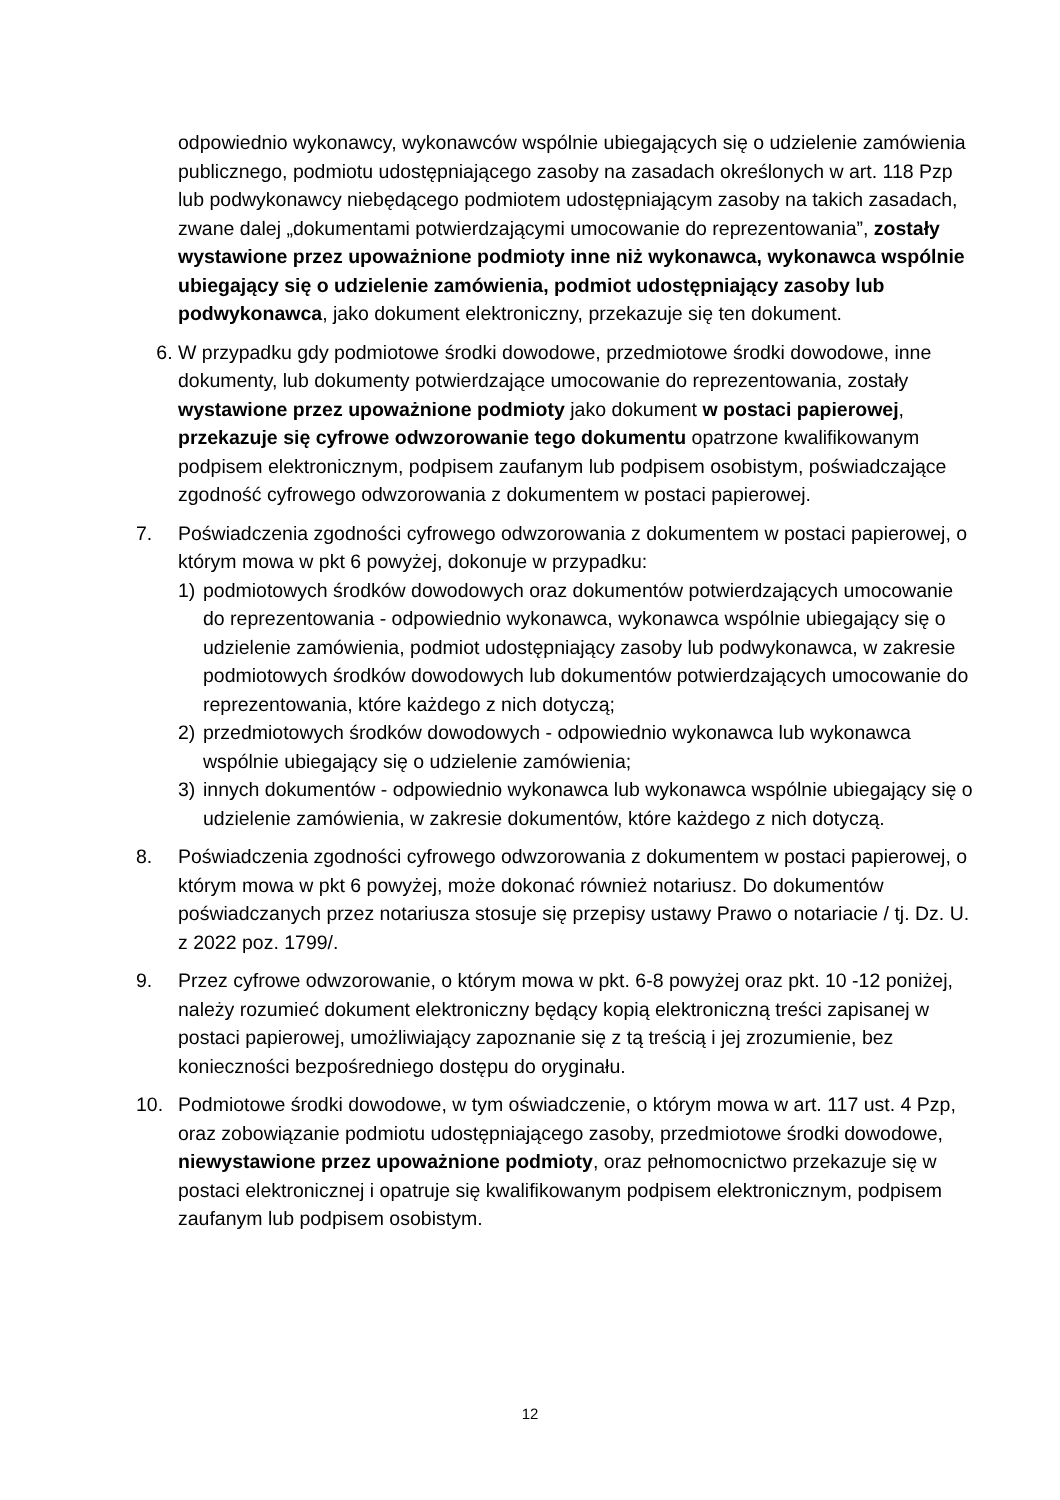odpowiednio wykonawcy, wykonawców wspólnie ubiegających się o udzielenie zamówienia publicznego, podmiotu udostępniającego zasoby na zasadach określonych w art. 118 Pzp lub podwykonawcy niebędącego podmiotem udostępniającym zasoby na takich zasadach, zwane dalej „dokumentami potwierdzającymi umocowanie do reprezentowania”, zostały wystawione przez upoważnione podmioty inne niż wykonawca, wykonawca wspólnie ubiegający się o udzielenie zamówienia, podmiot udostępniający zasoby lub podwykonawca, jako dokument elektroniczny, przekazuje się ten dokument.
6. W przypadku gdy podmiotowe środki dowodowe, przedmiotowe środki dowodowe, inne dokumenty, lub dokumenty potwierdzające umocowanie do reprezentowania, zostały wystawione przez upoważnione podmioty jako dokument w postaci papierowej, przekazuje się cyfrowe odwzorowanie tego dokumentu opatrzone kwalifikowanym podpisem elektronicznym, podpisem zaufanym lub podpisem osobistym, poświadczające zgodność cyfrowego odwzorowania z dokumentem w postaci papierowej.
7. Poświadczenia zgodności cyfrowego odwzorowania z dokumentem w postaci papierowej, o którym mowa w pkt 6 powyżej, dokonuje w przypadku:
1) podmiotowych środków dowodowych oraz dokumentów potwierdzających umocowanie do reprezentowania - odpowiednio wykonawca, wykonawca wspólnie ubiegający się o udzielenie zamówienia, podmiot udostępniający zasoby lub podwykonawca, w zakresie podmiotowych środków dowodowych lub dokumentów potwierdzających umocowanie do reprezentowania, które każdego z nich dotyczą;
2) przedmiotowych środków dowodowych - odpowiednio wykonawca lub wykonawca wspólnie ubiegający się o udzielenie zamówienia;
3) innych dokumentów - odpowiednio wykonawca lub wykonawca wspólnie ubiegający się o udzielenie zamówienia, w zakresie dokumentów, które każdego z nich dotyczą.
8. Poświadczenia zgodności cyfrowego odwzorowania z dokumentem w postaci papierowej, o którym mowa w pkt 6 powyżej, może dokonać również notariusz. Do dokumentów poświadczanych przez notariusza stosuje się przepisy ustawy Prawo o notariacie / tj. Dz. U. z 2022 poz. 1799/.
9. Przez cyfrowe odwzorowanie, o którym mowa w pkt. 6-8 powyżej oraz pkt. 10 -12 poniżej, należy rozumieć dokument elektroniczny będący kopią elektroniczną treści zapisanej w postaci papierowej, umożliwiający zapoznanie się z tą treścią i jej zrozumienie, bez konieczności bezpośredniego dostępu do oryginału.
10. Podmiotowe środki dowodowe, w tym oświadczenie, o którym mowa w art. 117 ust. 4 Pzp, oraz zobowiązanie podmiotu udostępniającego zasoby, przedmiotowe środki dowodowe, niewystawione przez upoważnione podmioty, oraz pełnomocnictwo przekazuje się w postaci elektronicznej i opatruje się kwalifikowanym podpisem elektronicznym, podpisem zaufanym lub podpisem osobistym.
12